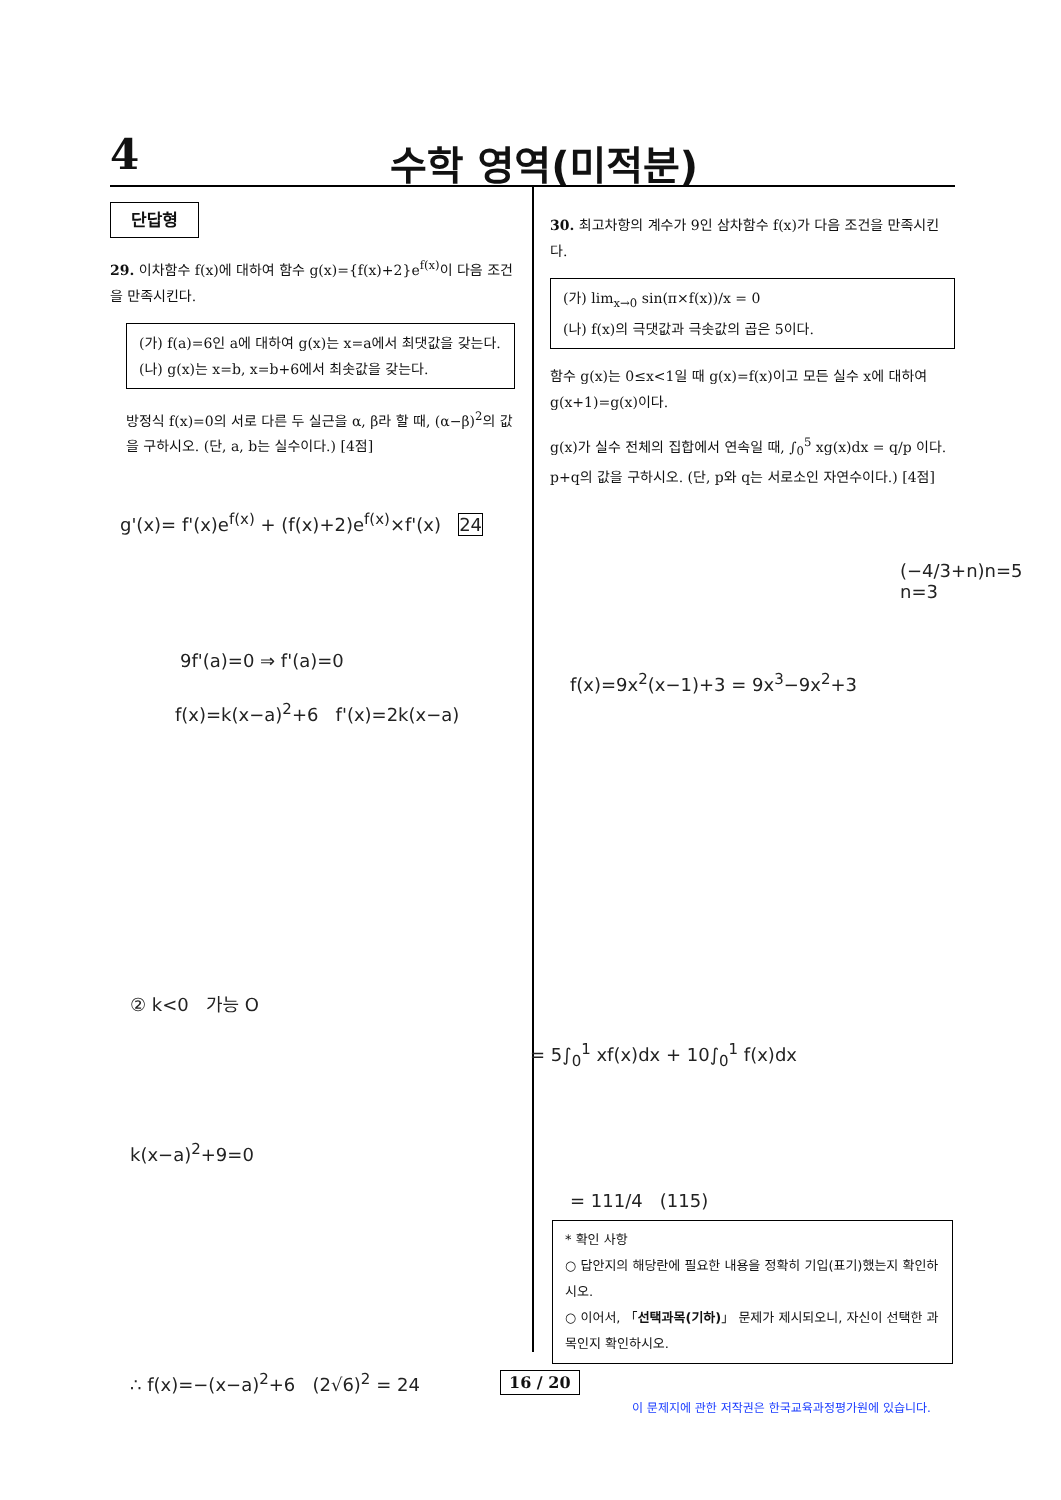4 수학 영역(미적분)
단답형
29. 이차함수 f(x)에 대하여 함수 g(x)={f(x)+2}e<sup>f(x)</sup>이 다음 조건을 만족시킨다.
(가) f(a)=6인 a에 대하여 g(x)는 x=a에서 최댓값을 갖는다.
(나) g(x)는 x=b, x=b+6에서 최솟값을 갖는다.
방정식 f(x)=0의 서로 다른 두 실근을 α, β라 할 때, (α−β)<sup>2</sup>의 값을 구하시오. (단, a, b는 실수이다.) [4점]
30. 최고차항의 계수가 9인 삼차함수 f(x)가 다음 조건을 만족시킨다.
(가) lim<sub>x→0</sub> sin(π×f(x))/x = 0
(나) f(x)의 극댓값과 극솟값의 곱은 5이다.
함수 g(x)는 0≤x<1일 때 g(x)=f(x)이고 모든 실수 x에 대하여 g(x+1)=g(x)이다.
g(x)가 실수 전체의 집합에서 연속일 때, ∫<sub>0</sub><sup>5</sup> xg(x)dx = q/p 이다. p+q의 값을 구하시오. (단, p와 q는 서로소인 자연수이다.) [4점]
g'(x)= f'(x)e<sup>f(x)</sup> + (f(x)+2)e<sup>f(x)</sup>×f'(x) 24
9f'(a)=0 ⇒ f'(a)=0
f(x)=k(x−a)<sup>2</sup>+6 f'(x)=2k(x−a)
② k<0 가능 O
k(x−a)<sup>2</sup>+9=0
∴ f(x)=−(x−a)<sup>2</sup>+6 (2√6)<sup>2</sup> = 24
f(x)=9x<sup>2</sup>(x−1)+3 = 9x<sup>3</sup>−9x<sup>2</sup>+3
(−4/3+n)n=5 n=3
= 5∫<sub>0</sub><sup>1</sup> xf(x)dx + 10∫<sub>0</sub><sup>1</sup> f(x)dx
= 111/4 (115)
* 확인 사항
○ 답안지의 해당란에 필요한 내용을 정확히 기입(표기)했는지 확인하시오.
○ 이어서, 「선택과목(기하)」 문제가 제시되오니, 자신이 선택한 과목인지 확인하시오.
16 / 20
이 문제지에 관한 저작권은 한국교육과정평가원에 있습니다.